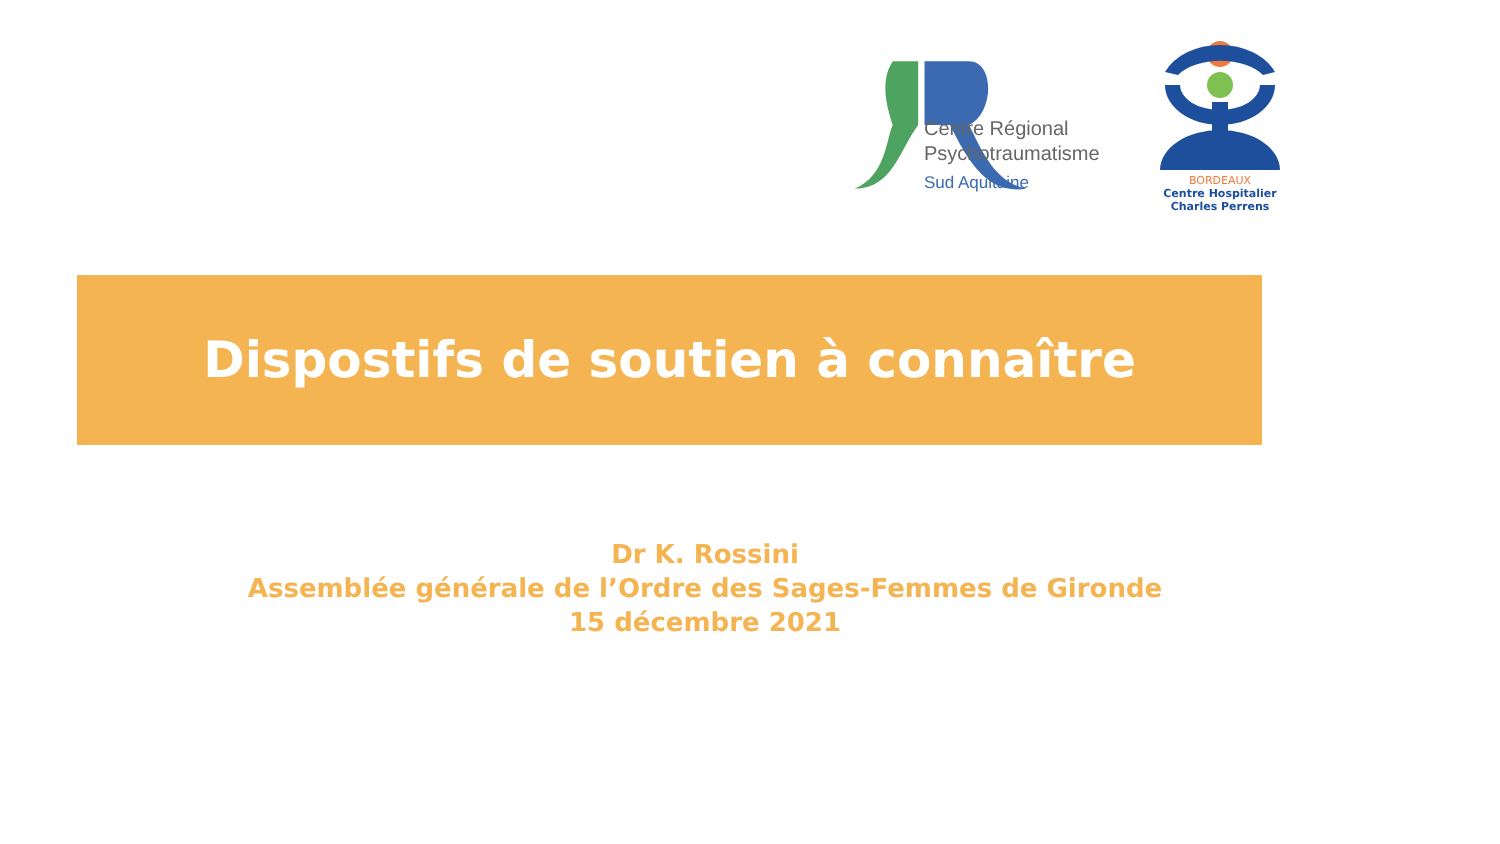Centre Régional
Psychotraumatisme
Sud Aquitaine
BORDEAUX
Centre Hospitalier
Charles Perrens
Dispostifs de soutien à connaître
Dr K. Rossini
Assemblée générale de l’Ordre des Sages-Femmes de Gironde
15 décembre 2021